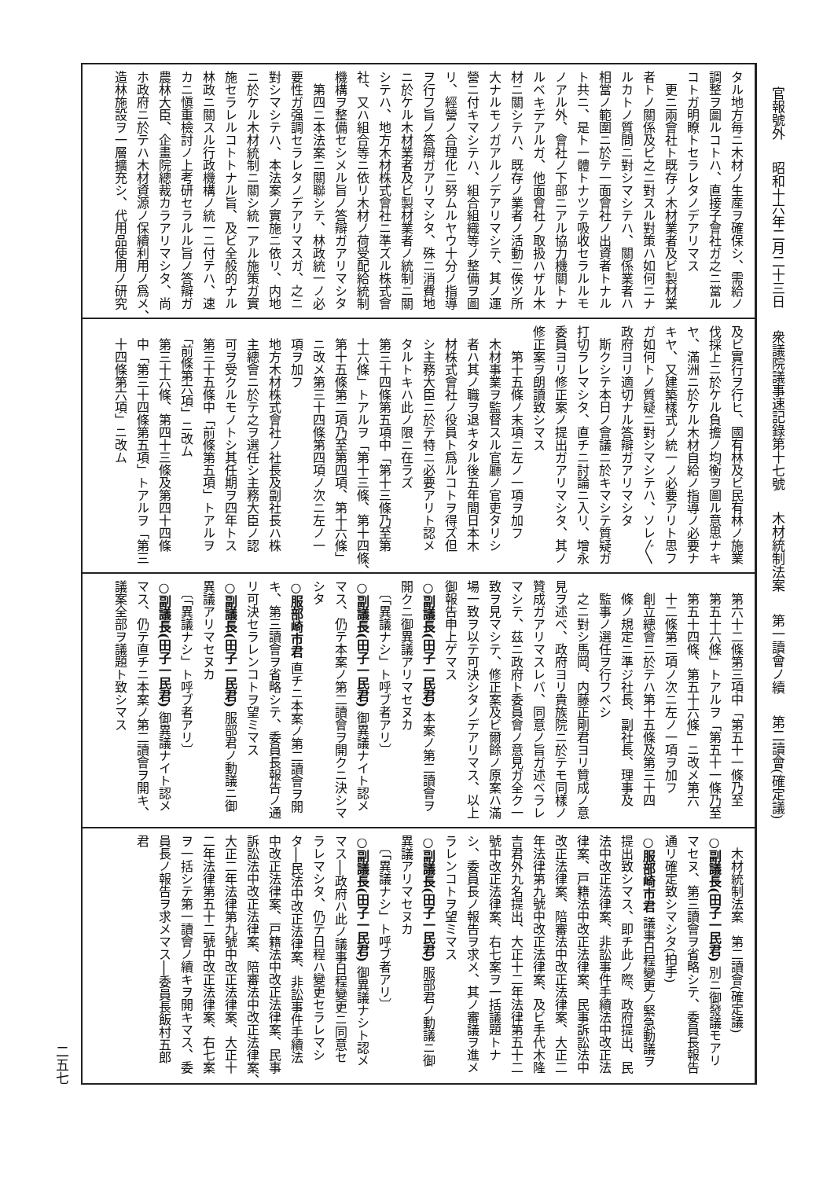官報號外 昭和十六年二月二十三日 衆議院議事速記錄第十七號 木材統制法案 第一讀會ノ續 第二讀會(確定議)
タル地方毎ニ木材ノ生産ヲ確保シ、需給ノ
調整ヲ圖ルコトハ、直接子會社ガ之ニ當ル
コトガ明瞭トセラレタノデアリマス
　更ニ兩會社ト既存ノ木材業者及ビ製材業
者トノ關係及ビ之ニ對スル對策ハ如何ニナ
ルカトノ質問ニ對シマシテハ、關係業者ハ
相當ノ範圍ニ於テ一面會社ノ出資者トナル
ト共ニ、是ト一體トナツテ吸收セラルルモ
ノアル外、會社ノ下部ニアル協力機關トナ
ルベキデアルガ、他面會社ノ取扱ハザル木
材ニ關シテハ、既存ノ業者ノ活動ニ俟ツ所
大ナルモノガアルノデアリマシテ、其ノ運
營ニ付キマシテハ、組合組織等ノ整備ヲ圖
リ、經營ノ合理化ニ努ムルヤウ十分ノ指導
ヲ行フ旨ノ答辯ガアリマシタ、殊ニ消費地
ニ於ケル木材業者及ビ製材業者ノ統制ニ關
シテハ、地方木材株式會社ニ準ズル株式會
社、又ハ組合等ニ依リ木材ノ荷受配給統制
機構ヲ整備セシメル旨ノ答辯ガアリマシタ
　第四ニ本法案ニ關聯シテ、林政統一ノ必
要性ガ强調セラレタノデアリマスガ、之ニ
對シマシテハ、本法案ノ實施ニ依リ、内地
ニ於ケル木材統制ニ關シ統一アル施策ガ實
施セラレルコトトナル旨、及ビ全般的ナル
林政ニ關スル行政機構ノ統一ニ付テハ、速
カニ愼重檢討ノ上考研セラルル旨ノ答辯ガ
農林大臣、企畫院總裁カラアリマシタ、尚
ホ政府ニ於テハ木材資源ノ保續利用ノ爲メ、
造林施設ヲ一層擴充シ、代用品使用ノ研究
及ビ實行ヲ行ヒ、國有林及ビ民有林ノ施業
伐採上ニ於ケル負擔ノ均衡ヲ圖ル意思ナキ
ヤ、滿洲ニ於ケル木材自給ノ指導ノ必要ナ
キヤ、又建築樣式ノ統一ノ必要アリト思フ
ガ如何トノ質疑ニ對シマシテハ、ソレ〲
政府ヨリ適切ナル答辯ガアリマシタ
　斯クシテ本日ノ會議ニ於キマシテ質疑ガ
打切ラレマシタ、直チニ討論ニ入リ、增永
委員ヨリ修正案ノ提出ガアリマシタ、其ノ
修正案ヲ朗讀致シマス
　　第十五條ノ末項ニ左ノ一項ヲ加フ
　木材事業ヲ監督スル官廳ノ官吏タリシ
　者ハ其ノ職ヲ退キタル後五年間日本木
　材株式會社ノ役員ト爲ルコトヲ得ズ但
　シ主務大臣ニ於テ特ニ必要アリト認メ
　タルトキハ此ノ限ニ在ラズ
　第三十四條第五項中「第十三條乃至第
　十六條」トアルヲ「第十三條、第十四條、
　第十五條第二項乃至第四項、第十六條」
　ニ改メ第三十四條第四項ノ次ニ左ノ一
　項ヲ加フ
　地方木材株式會社ノ社長及副社長ハ株
　主總會ニ於テ之ヲ選任シ主務大臣ノ認
　可ヲ受クルモノトシ其任期ヲ四年トス
　第三十五條中「前條第五項」トアルヲ
　「前條第六項」ニ改ム
　第三十六條、第四十三條及第四十四條
　中「第三十四條第五項」トアルヲ「第三
　十四條第六項」ニ改ム
　第六十二條第三項中「第五十一條乃至
　第五十六條」トアルヲ「第五十一條乃至
　第五十四條、第五十六條」ニ改メ第六
　十二條第二項ノ次ニ左ノ一項ヲ加フ
　創立總會ニ於テハ第十五條及第三十四
　條ノ規定ニ準ジ社長、副社長、理事及
　監事ノ選任ヲ行フベシ
　之ニ對シ馬岡、内藤正剛君ヨリ贊成ノ意
見ヲ述ベ、政府ヨリ貴族院ニ於テモ同樣ノ
贊成ガアリマスレバ、同意ノ旨ガ述ベラレ
マシテ、茲ニ政府ト委員會ノ意見ガ全ク一
致ヲ見マシテ、修正案及ビ爾餘ノ原案ハ滿
場一致ヲ以テ可決シタノデアリマス、以上
御報告申上ゲマス
○副議長(田子一民君) 本案ノ第二讀會ヲ
開クニ御異議アリマセヌカ
　〔「異議ナシ」ト呼ブ者アリ〕
○副議長(田子一民君) 御異議ナイト認メ
マス、仍テ本案ノ第二讀會ヲ開クニ決シマ
シタ
○服部崎市君 直チニ本案ノ第二讀會ヲ開
キ、第三讀會ヲ省略シテ、委員長報告ノ通
リ可決セラレンコトヲ望ミマス
○副議長(田子一民君) 服部君ノ動議ニ御
異議アリマセヌカ
　〔「異議ナシ」ト呼ブ者アリ〕
○副議長(田子一民君) 御異議ナイト認メ
マス、仍テ直チニ本案ノ第二讀會ヲ開キ、
議案全部ヲ議題ト致シマス
　木材統制法案　第二讀會(確定議)
○副議長(田子一民君) 別ニ御發議モアリ
マセヌ、第三讀會ヲ省略シテ、委員長報告
通リ確定致シマシタ(拍手)
○服部崎市君 議事日程變更ノ緊急動議ヲ
提出致シマス、即チ此ノ際、政府提出、民
法中改正法律案、非訟事件手續法中改正法
律案、戸籍法中改正法律案、民事訴訟法中
改正法律案、陪審法中改正法律案、大正二
年法律第九號中改正法律案、及ビ手代木隆
吉君外九名提出、大正十二年法律第五十二
號中改正法律案、右七案ヲ一括議題トナ
シ、委員長ノ報告ヲ求メ、其ノ審議ヲ進メ
ラレンコトヲ望ミマス
○副議長(田子一民君) 服部君ノ動議ニ御
異議アリマセヌカ
　〔「異議ナシ」ト呼ブ者アリ〕
○副議長(田子一民君) 御異議ナシト認メ
マス──政府ハ此ノ議事日程變更ニ同意セ
ラレマシタ、仍テ日程ハ變更セラレマシ
タ──民法中改正法律案、非訟事件手續法
中改正法律案、戸籍法中改正法律案、民事
訴訟法中改正法律案、陪審法中改正法律案、
大正二年法律第九號中改正法律案、大正十
二年法律第五十二號中改正法律案、右七案
ヲ一括シテ第一讀會ノ續キヲ開キマス、委
員長ノ報告ヲ求メマス──委員長飯村五郎
君
二五七